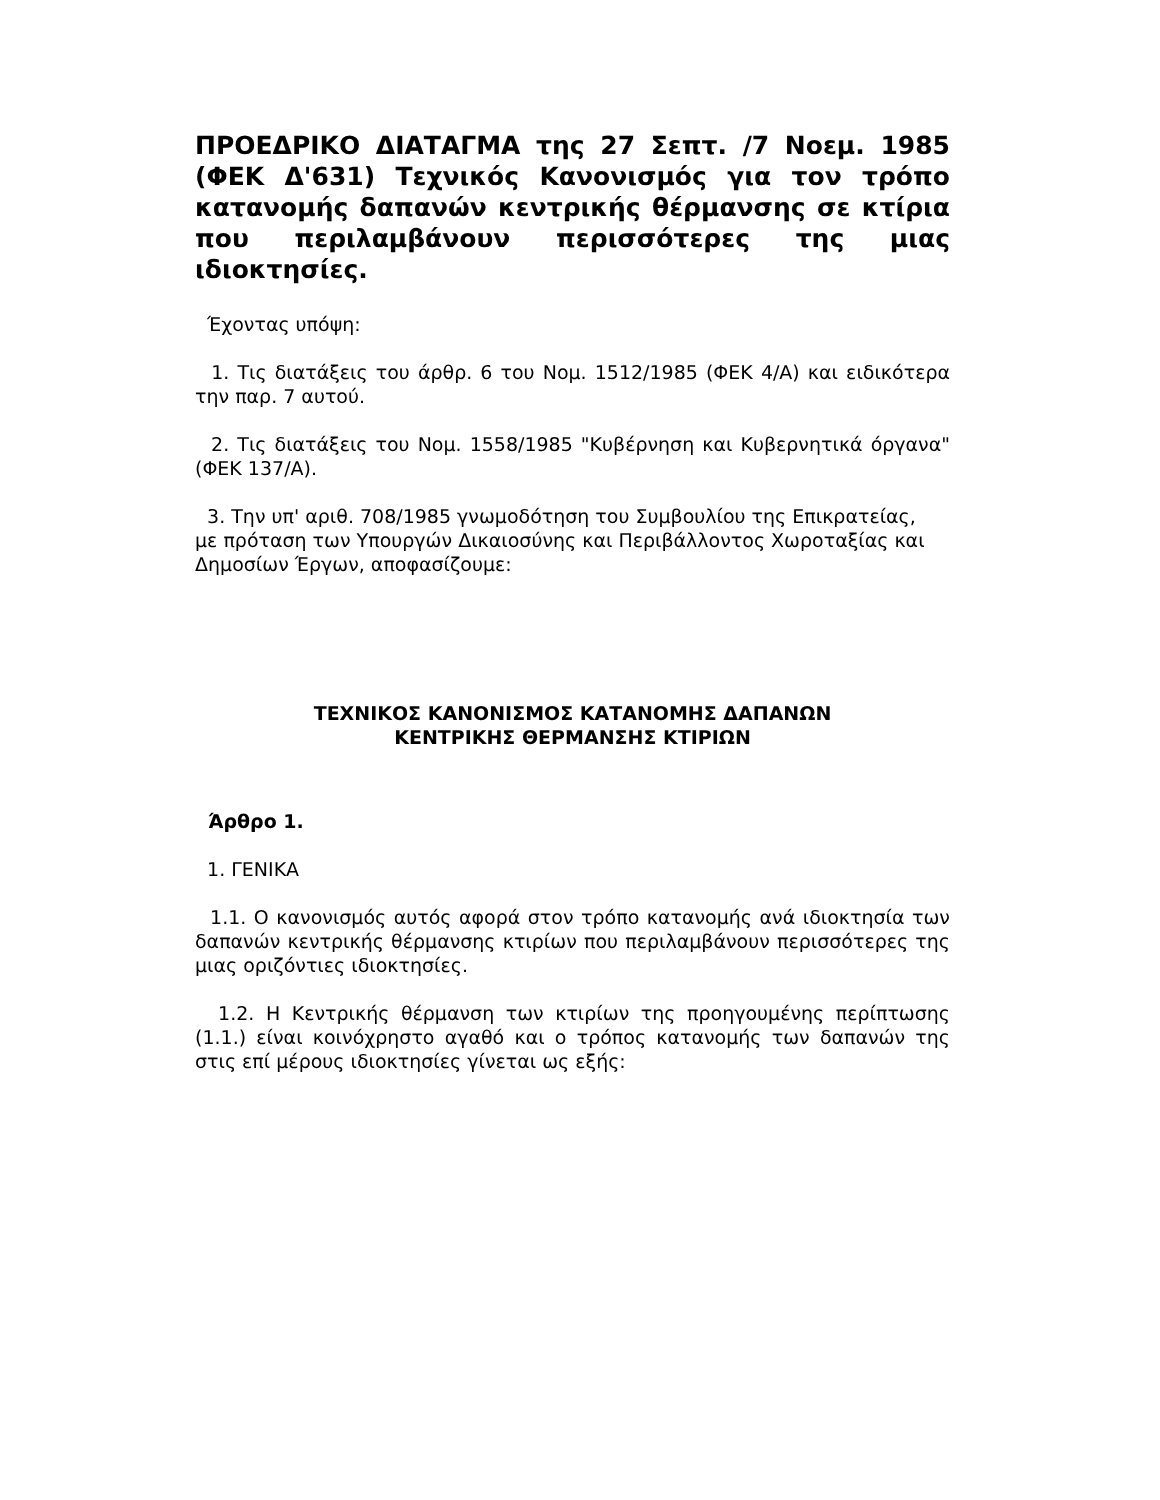ΠΡΟΕΔΡΙΚΟ ΔΙΑΤΑΓΜΑ της 27 Σεπτ. /7 Νοεμ. 1985 (ΦΕΚ Δ'631) Τεχνικός Κανονισμός για τον τρόπο κατανομής δαπανών κεντρικής θέρμανσης σε κτίρια που περιλαμβάνουν περισσότερες της μιας ιδιοκτησίες.
Έχοντας υπόψη:
1. Τις διατάξεις του άρθρ. 6 του Νομ. 1512/1985 (ΦΕΚ 4/Α) και ειδικότερα την παρ. 7 αυτού.
2. Τις διατάξεις του Νομ. 1558/1985 "Κυβέρνηση και Κυβερνητικά όργανα" (ΦΕΚ 137/Α).
3. Την υπ' αριθ. 708/1985 γνωμοδότηση του Συμβουλίου της Επικρατείας,
με πρόταση των Υπουργών Δικαιοσύνης και Περιβάλλοντος Χωροταξίας και
Δημοσίων Έργων, αποφασίζουμε:
ΤΕΧΝΙΚΟΣ ΚΑΝΟΝΙΣΜΟΣ ΚΑΤΑΝΟΜΗΣ ΔΑΠΑΝΩΝ
ΚΕΝΤΡΙΚΗΣ ΘΕΡΜΑΝΣΗΣ ΚΤΙΡΙΩΝ
Άρθρο 1.
1. ΓΕΝΙΚΑ
1.1. Ο κανονισμός αυτός αφορά στον τρόπο κατανομής ανά ιδιοκτησία των δαπανών κεντρικής θέρμανσης κτιρίων που περιλαμβάνουν περισσότερες της μιας οριζόντιες ιδιοκτησίες.
1.2. Η Κεντρικής θέρμανση των κτιρίων της προηγουμένης περίπτωσης (1.1.) είναι κοινόχρηστο αγαθό και ο τρόπος κατανομής των δαπανών της στις επί μέρους ιδιοκτησίες γίνεται ως εξής: